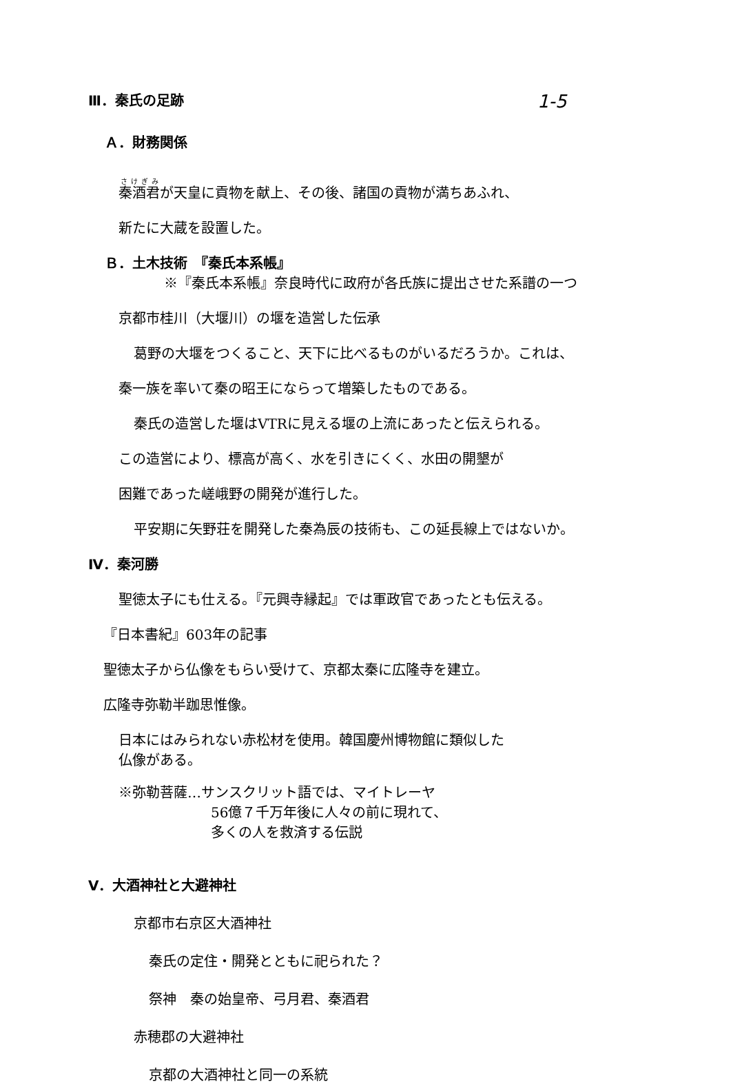1-5
Ⅲ．秦氏の足跡
Ａ．財務関係
秦酒君が天皇に貢物を献上、その後、諸国の貢物が満ちあふれ、
新たに大蔵を設置した。
Ｂ．土木技術　『秦氏本系帳』
※『秦氏本系帳』奈良時代に政府が各氏族に提出させた系譜の一つ
京都市桂川（大堰川）の堰を造営した伝承
葛野の大堰をつくること、天下に比べるものがいるだろうか。これは、
秦一族を率いて秦の昭王にならって増築したものである。
秦氏の造営した堰はVTRに見える堰の上流にあったと伝えられる。
この造営により、標高が高く、水を引きにくく、水田の開墾が
困難であった嵯峨野の開発が進行した。
平安期に矢野荘を開発した秦為辰の技術も、この延長線上ではないか。
Ⅳ．秦河勝
聖徳太子にも仕える。『元興寺縁起』では軍政官であったとも伝える。
『日本書紀』603年の記事
聖徳太子から仏像をもらい受けて、京都太秦に広隆寺を建立。
広隆寺弥勒半跏思惟像。
日本にはみられない赤松材を使用。韓国慶州博物館に類似した
仏像がある。
※弥勒菩薩…サンスクリット語では、マイトレーヤ
56億７千万年後に人々の前に現れて、
多くの人を救済する伝説
Ⅴ．大酒神社と大避神社
京都市右京区大酒神社
秦氏の定住・開発とともに祀られた？
祭神　秦の始皇帝、弓月君、秦酒君
赤穂郡の大避神社
京都の大酒神社と同一の系統